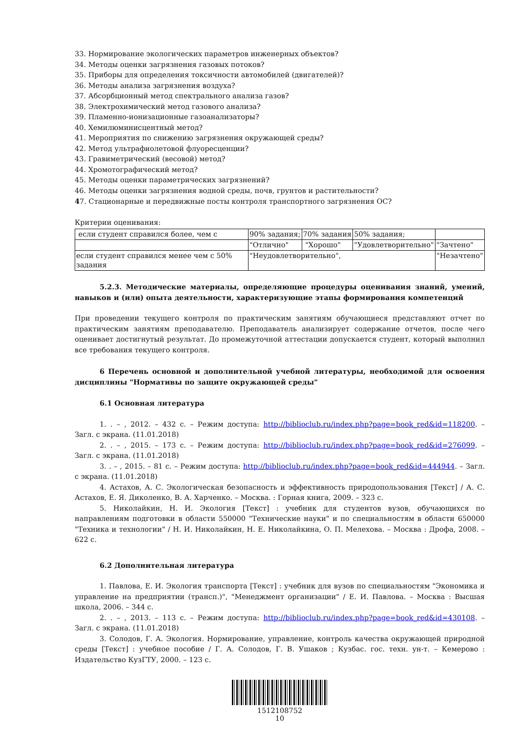33. Нормирование экологических параметров инженерных объектов?
34. Методы оценки загрязнения газовых потоков?
35. Приборы для определения токсичности автомобилей (двигателей)?
36. Методы анализа загрязнения воздуха?
37. Абсорбционный метод спектрального анализа газов?
38. Электрохимический метод газового анализа?
39. Пламенно-ионизационные газоанализаторы?
40. Хемилюминисцентный метод?
41. Мероприятия по снижению загрязнения окружающей среды?
42. Метод ультрафиолетовой флуоресценции?
43. Гравиметрический (весовой) метод?
44. Хромотографический метод?
45. Методы оценки параметрических загрязнений?
46. Методы оценки загрязнения водной среды, почв, грунтов и растительности?
47. Стационарные и передвижные посты контроля транспортного загрязнения ОС?
Критерии оценивания:
| если студент справился более, чем с | 90% задания; | 70% задания | 50% задания; | |
| | "Отлично" | "Хорошо" | "Удовлетворительно" | "Зачтено" |
| если студент справился менее чем с 50% задания | "Неудовлетворительно", | | | "Незачтено" |
5.2.3. Методические материалы, определяющие процедуры оценивания знаний, умений, навыков и (или) опыта деятельности, характеризующие этапы формирования компетенций
При проведении текущего контроля по практическим занятиям обучающиеся представляют отчет по практическим занятиям преподавателю. Преподаватель анализирует содержание отчетов, после чего оценивает достигнутый результат. До промежуточной аттестации допускается студент, который выполнил все требования текущего контроля.
6 Перечень основной и дополнительной учебной литературы, необходимой для освоения дисциплины "Нормативы по защите окружающей среды"
6.1 Основная литература
1. . – , 2012. – 432 с. – Режим доступа: http://biblioclub.ru/index.php?page=book_red&id=118200. – Загл. с экрана. (11.01.2018)
2. . – , 2015. – 173 с. – Режим доступа: http://biblioclub.ru/index.php?page=book_red&id=276099. – Загл. с экрана. (11.01.2018)
3. . – , 2015. – 81 с. – Режим доступа: http://biblioclub.ru/index.php?page=book_red&id=444944. – Загл. с экрана. (11.01.2018)
4. Астахов, А. С. Экологическая безопасность и эффективность природопользования [Текст] / А. С. Астахов, Е. Я. Диколенко, В. А. Харченко. – Москва. : Горная книга, 2009. – 323 с.
5. Николайкин, Н. И. Экология [Текст] : учебник для студентов вузов, обучающихся по направлениям подготовки в области 550000 "Технические науки" и по специальностям в области 650000 "Техника и технологии" / Н. И. Николайкин, Н. Е. Николайкина, О. П. Мелехова. – Москва : Дрофа, 2008. – 622 с.
6.2 Дополнительная литература
1. Павлова, Е. И. Экология транспорта [Текст] : учебник для вузов по специальностям "Экономика и управление на предприятии (трансп.)", "Менеджмент организации" / Е. И. Павлова. – Москва : Высшая школа, 2006. – 344 с.
2. . – , 2013. – 113 с. – Режим доступа: http://biblioclub.ru/index.php?page=book_red&id=430108. – Загл. с экрана. (11.01.2018)
3. Солодов, Г. А. Экология. Нормирование, управление, контроль качества окружающей природной среды [Текст] : учебное пособие / Г. А. Солодов, Г. В. Ушаков ; Кузбас. гос. техн. ун-т. – Кемерово : Издательство КузГТУ, 2000. – 123 с.
1512108752
10